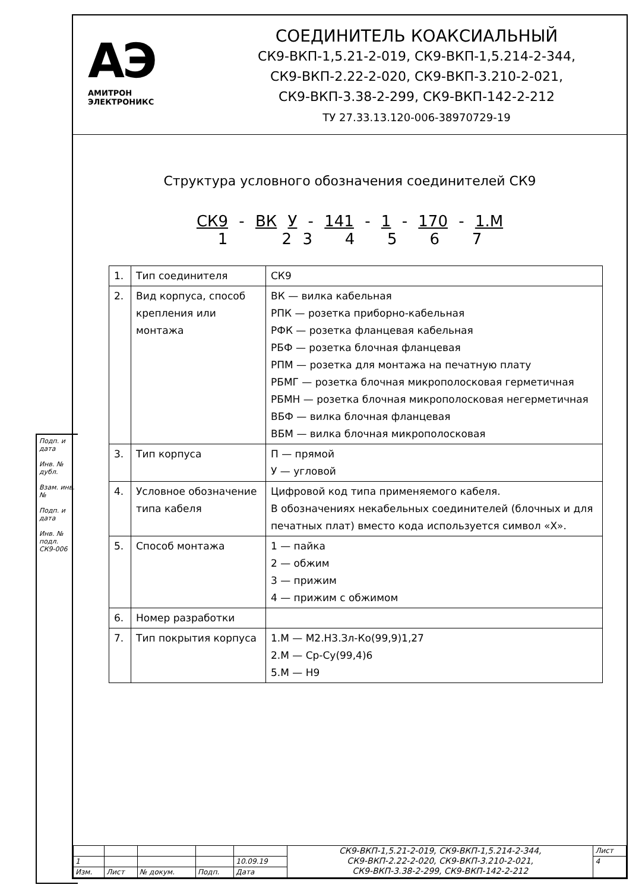АЭ
АМИТРОН
ЭЛЕКТРОНИКС
СОЕДИНИТЕЛЬ КОАКСИАЛЬНЫЙ
СК9-ВКП-1,5.21-2-019, СК9-ВКП-1,5.214-2-344,
СК9-ВКП-2.22-2-020, СК9-ВКП-3.210-2-021,
СК9-ВКП-3.38-2-299, СК9-ВКП-142-2-212
ТУ 27.33.13.120-006-38970729-19
Структура условного обозначения соединителей СК9
СК9 - ВК У - 141 - 1 - 170 - 1.М
1 2 3 4 5 6 7
| 1. | Тип соединителя | СК9 |
| 2. | Вид корпуса, способ крепления или монтажа | ВК — вилка кабельная РПК — розетка приборно-кабельная РФК — розетка фланцевая кабельная РБФ — розетка блочная фланцевая РПМ — розетка для монтажа на печатную плату РБМГ — розетка блочная микрополосковая герметичная РБМН — розетка блочная микрополосковая негерметичная ВБФ — вилка блочная фланцевая ВБМ — вилка блочная микрополосковая |
| 3. | Тип корпуса | П — прямой У — угловой |
| 4. | Условное обозначение типа кабеля | Цифровой код типа применяемого кабеля. В обозначениях некабельных соединителей (блочных и для печатных плат) вместо кода используется символ «Х». |
| 5. | Способ монтажа | 1 — пайка 2 — обжим 3 — прижим 4 — прижим с обжимом |
| 6. | Номер разработки | |
| 7. | Тип покрытия корпуса | 1.М — М2.Н3.Зл-Ко(99,9)1,27 2.М — Ср-Су(99,4)6 5.М — Н9 |
| | | | | | СК9-ВКП-1,5.21-2-019, СК9-ВКП-1,5.214-2-344, СК9-ВКП-2.22-2-020, СК9-ВКП-3.210-2-021, СК9-ВКП-3.38-2-299, СК9-ВКП-142-2-212 | Лист |
| 1 | | | | 10.09.19 | | 4 |
| Изм. | Лист | № докум. | Подп. | Дата | | |
Подп. и дата
Инв. № дубл.
Взам. инв. №
Подп. и дата
Инв. № подл. СК9-006